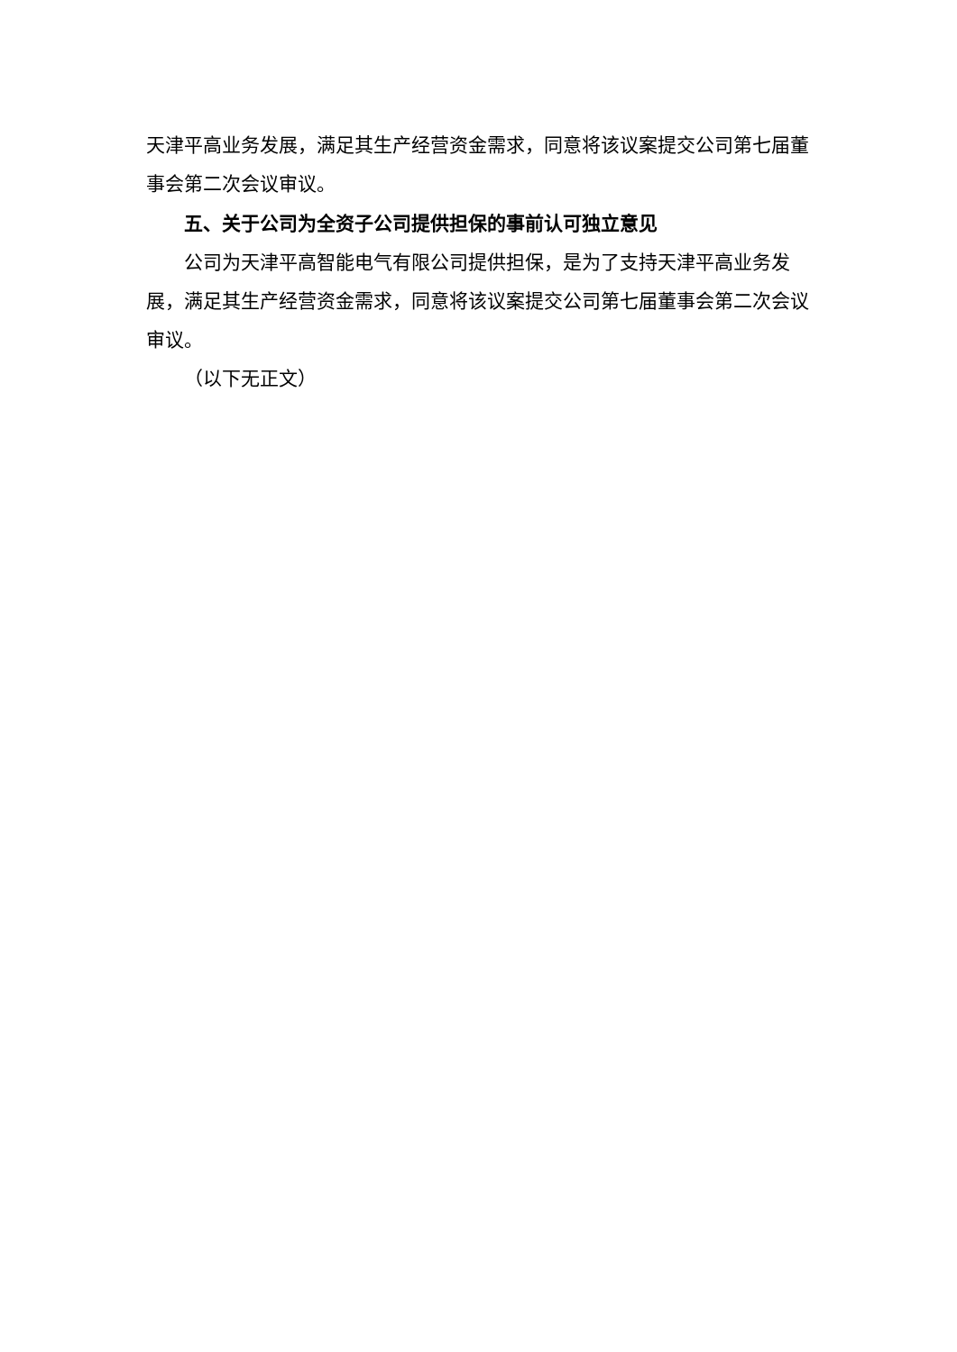天津平高业务发展，满足其生产经营资金需求，同意将该议案提交公司第七届董事会第二次会议审议。
五、关于公司为全资子公司提供担保的事前认可独立意见
公司为天津平高智能电气有限公司提供担保，是为了支持天津平高业务发展，满足其生产经营资金需求，同意将该议案提交公司第七届董事会第二次会议审议。
（以下无正文）